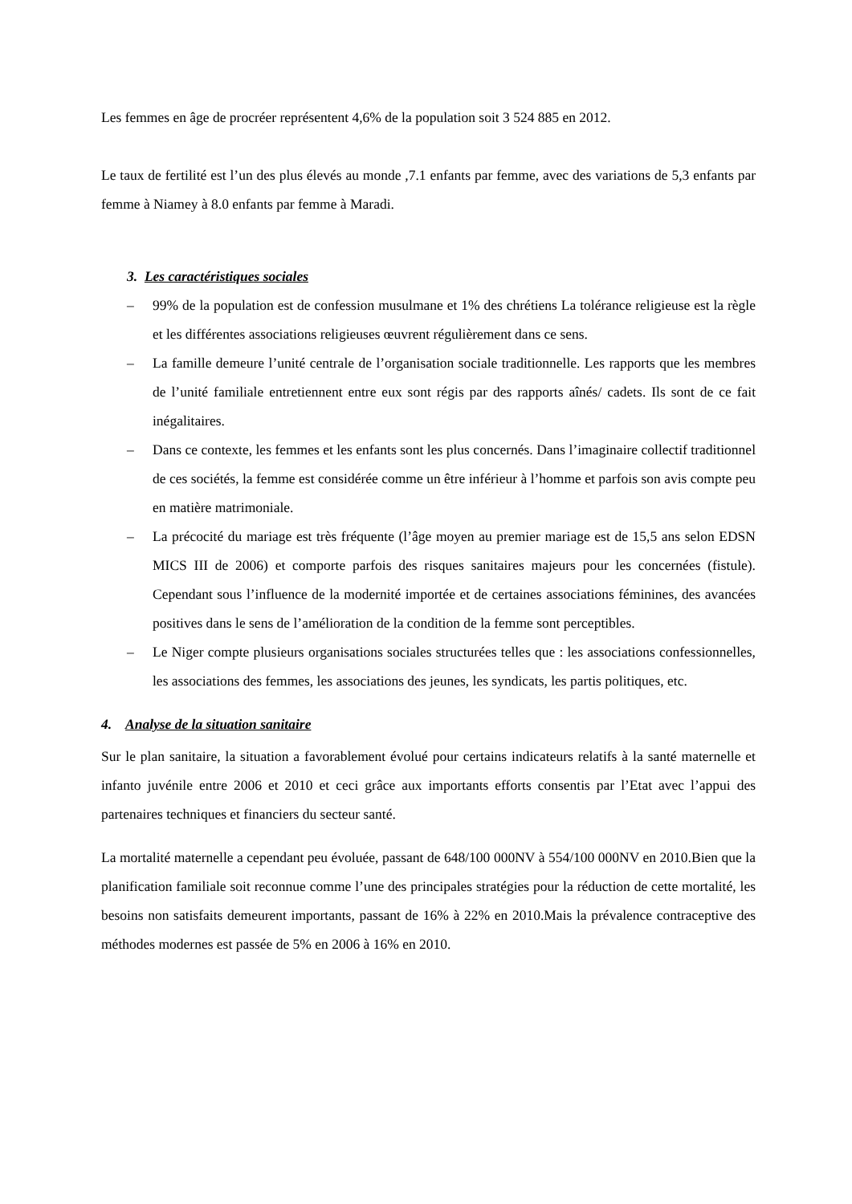Les femmes en âge de procréer représentent 4,6% de la population soit 3 524 885 en 2012.
Le taux de fertilité est l’un des plus élevés au monde ,7.1 enfants par femme, avec des variations de 5,3 enfants par femme à Niamey à 8.0 enfants par femme à Maradi.
3. Les caractéristiques sociales
– 99% de la population est de confession musulmane et 1% des chrétiens La tolérance religieuse est la règle et les différentes associations religieuses œuvrent régulièrement dans ce sens.
– La famille demeure l’unité centrale de l’organisation sociale traditionnelle. Les rapports que les membres de l’unité familiale entretiennent entre eux sont régis par des rapports aînés/ cadets. Ils sont de ce fait inégalitaires.
– Dans ce contexte, les femmes et les enfants sont les plus concernés. Dans l’imaginaire collectif traditionnel de ces sociétés, la femme est considérée comme un être inférieur à l’homme et parfois son avis compte peu en matière matrimoniale.
– La précocité du mariage est très fréquente (l’âge moyen au premier mariage est de 15,5 ans selon EDSN MICS III de 2006) et comporte parfois des risques sanitaires majeurs pour les concernées (fistule). Cependant sous l’influence de la modernité importée et de certaines associations féminines, des avancées positives dans le sens de l’amélioration de la condition de la femme sont perceptibles.
– Le Niger compte plusieurs organisations sociales structurées telles que : les associations confessionnelles, les associations des femmes, les associations des jeunes, les syndicats, les partis politiques, etc.
4. Analyse de la situation sanitaire
Sur le plan sanitaire, la situation a favorablement évolué pour certains indicateurs relatifs à la santé maternelle et infanto juvénile entre 2006 et 2010 et ceci grâce aux importants efforts consentis par l’Etat avec l’appui des partenaires techniques et financiers du secteur santé.
La mortalité maternelle a cependant peu évoluée, passant de 648/100 000NV à 554/100 000NV en 2010.Bien que la planification familiale soit reconnue comme l’une des principales stratégies pour la réduction de cette mortalité, les besoins non satisfaits demeurent importants, passant de 16% à 22% en 2010.Mais la prévalence contraceptive des méthodes modernes est passée de 5% en 2006 à 16% en 2010.